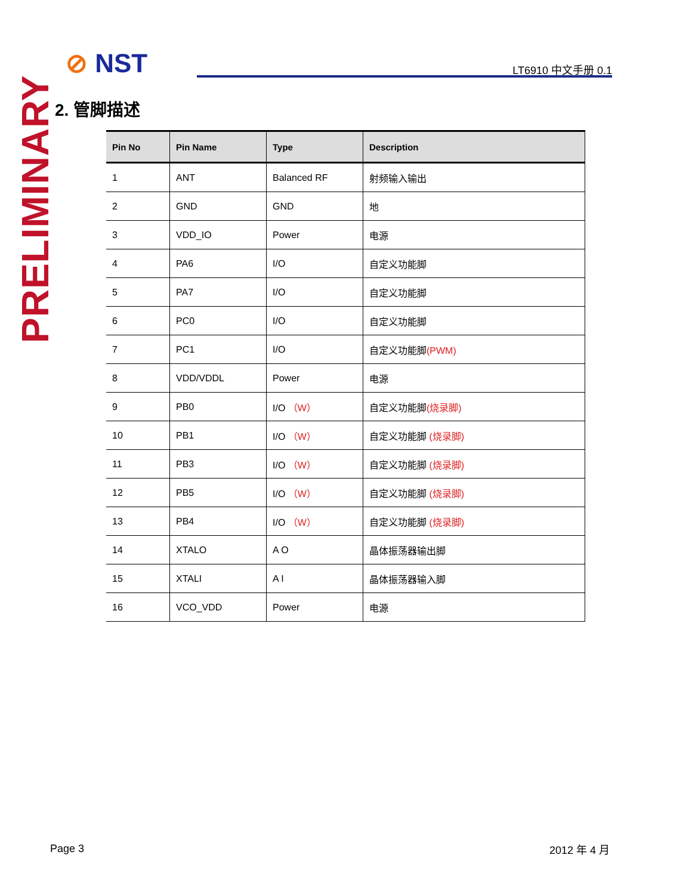⊘ NST LT6910 中文手册 0.1
PRELIMINARY
2. 管脚描述
| Pin No | Pin Name | Type | Description |
| --- | --- | --- | --- |
| 1 | ANT | Balanced RF | 射频输入输出 |
| 2 | GND | GND | 地 |
| 3 | VDD_IO | Power | 电源 |
| 4 | PA6 | I/O | 自定义功能脚 |
| 5 | PA7 | I/O | 自定义功能脚 |
| 6 | PC0 | I/O | 自定义功能脚 |
| 7 | PC1 | I/O | 自定义功能脚 (PWM) |
| 8 | VDD/VDDL | Power | 电源 |
| 9 | PB0 | I/O （W） | 自定义功能脚 (烧录脚) |
| 10 | PB1 | I/O （W） | 自定义功能脚 (烧录脚) |
| 11 | PB3 | I/O （W） | 自定义功能脚 (烧录脚) |
| 12 | PB5 | I/O （W） | 自定义功能脚 (烧录脚) |
| 13 | PB4 | I/O （W） | 自定义功能脚 (烧录脚) |
| 14 | XTALO | A O | 晶体振荡器输出脚 |
| 15 | XTALI | A I | 晶体振荡器输入脚 |
| 16 | VCO_VDD | Power | 电源 |
Page 3 2012 年 4 月